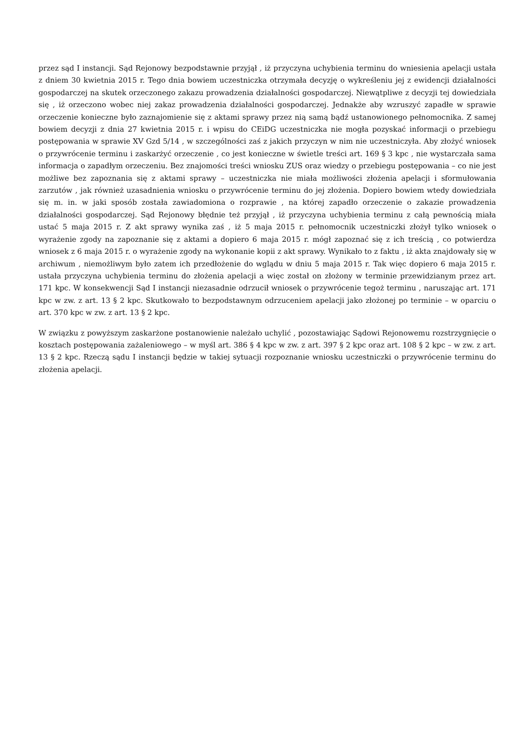przez sąd I instancji. Sąd Rejonowy bezpodstawnie przyjął , iż przyczyna uchybienia terminu do wniesienia apelacji ustała z dniem 30 kwietnia 2015 r. Tego dnia bowiem uczestniczka otrzymała decyzję o wykreśleniu jej z ewidencji działalności gospodarczej na skutek orzeczonego zakazu prowadzenia działalności gospodarczej. Niewątpliwe z decyzji tej dowiedziała się , iż orzeczono wobec niej zakaz prowadzenia działalności gospodarczej. Jednakże aby wzruszyć zapadłe w sprawie orzeczenie konieczne było zaznajomienie się z aktami sprawy przez nią samą bądź ustanowionego pełnomocnika. Z samej bowiem decyzji z dnia 27 kwietnia 2015 r. i wpisu do CEiDG uczestniczka nie mogła pozyskać informacji o przebiegu postępowania w sprawie XV Gzd 5/14 , w szczególności zaś z jakich przyczyn w nim nie uczestniczyła. Aby złożyć wniosek o przywrócenie terminu i zaskarżyć orzeczenie , co jest konieczne w świetle treści art. 169 § 3 kpc , nie wystarczała sama informacja o zapadłym orzeczeniu. Bez znajomości treści wniosku ZUS oraz wiedzy o przebiegu postępowania – co nie jest możliwe bez zapoznania się z aktami sprawy – uczestniczka nie miała możliwości złożenia apelacji i sformułowania zarzutów , jak również uzasadnienia wniosku o przywrócenie terminu do jej złożenia. Dopiero bowiem wtedy dowiedziała się m. in. w jaki sposób została zawiadomiona o rozprawie , na której zapadło orzeczenie o zakazie prowadzenia działalności gospodarczej. Sąd Rejonowy błędnie też przyjął , iż przyczyna uchybienia terminu z całą pewnością miała ustać 5 maja 2015 r. Z akt sprawy wynika zaś , iż 5 maja 2015 r. pełnomocnik uczestniczki złożył tylko wniosek o wyrażenie zgody na zapoznanie się z aktami a dopiero 6 maja 2015 r. mógł zapoznać się z ich treścią , co potwierdza wniosek z 6 maja 2015 r. o wyrażenie zgody na wykonanie kopii z akt sprawy. Wynikało to z faktu , iż akta znajdowały się w archiwum , niemożliwym było zatem ich przedłożenie do wglądu w dniu 5 maja 2015 r. Tak więc dopiero 6 maja 2015 r. ustała przyczyna uchybienia terminu do złożenia apelacji a więc został on złożony w terminie przewidzianym przez art. 171 kpc. W konsekwencji Sąd I instancji niezasadnie odrzucił wniosek o przywrócenie tegoż terminu , naruszając art. 171 kpc w zw. z art. 13 § 2 kpc. Skutkowało to bezpodstawnym odrzuceniem apelacji jako złożonej po terminie – w oparciu o art. 370 kpc w zw. z art. 13 § 2 kpc.
W związku z powyższym zaskarżone postanowienie należało uchylić , pozostawiając Sądowi Rejonowemu rozstrzygnięcie o kosztach postępowania zażaleniowego – w myśl art. 386 § 4 kpc w zw. z art. 397 § 2 kpc oraz art. 108 § 2 kpc – w zw. z art. 13 § 2 kpc. Rzeczą sądu I instancji będzie w takiej sytuacji rozpoznanie wniosku uczestniczki o przywrócenie terminu do złożenia apelacji.